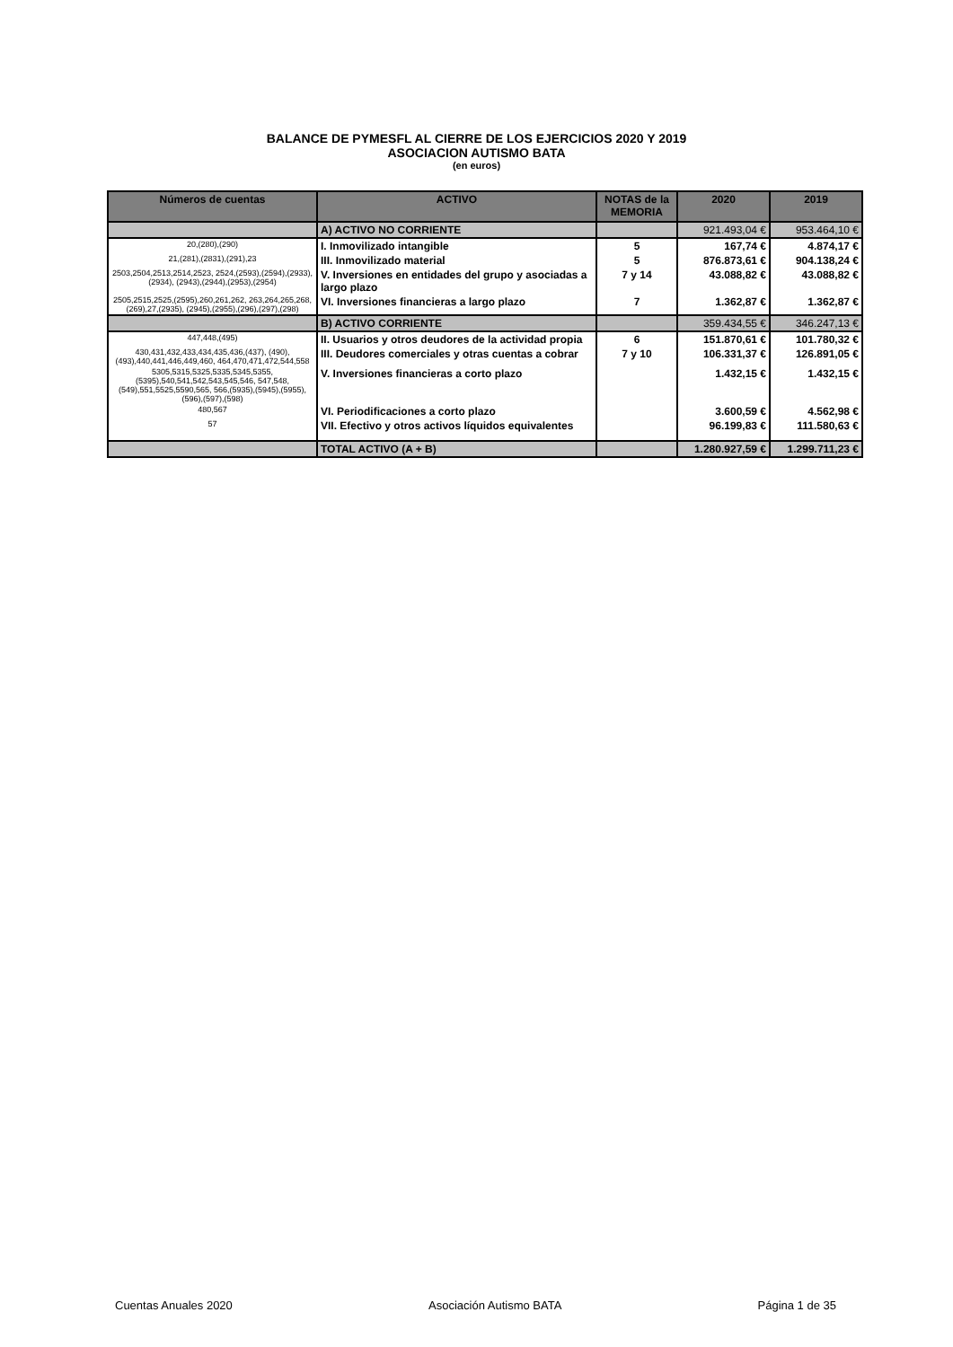BALANCE DE PYMESFL AL CIERRE DE LOS EJERCICIOS 2020 Y 2019
ASOCIACION AUTISMO BATA
(en euros)
| Números de cuentas | ACTIVO | NOTAS de la MEMORIA | 2020 | 2019 |
| --- | --- | --- | --- | --- |
| | A) ACTIVO NO CORRIENTE | | 921.493,04 € | 953.464,10 € |
| 20,(280),(290) | I. Inmovilizado intangible | 5 | 167,74 € | 4.874,17 € |
| 21,(281),(2831),(291),23 | III. Inmovilizado material | 5 | 876.873,61 € | 904.138,24 € |
| 2503,2504,2513,2514,2523, 2524,(2593),(2594),(2933),(2934), (2943),(2944),(2953),(2954) | V. Inversiones en entidades del grupo y asociadas a largo plazo | 7 y 14 | 43.088,82 € | 43.088,82 € |
| 2505,2515,2525,(2595),260,261,262, 263,264,265,268,(269),27,(2935), (2945),(2955),(296),(297),(298) | VI. Inversiones financieras a largo plazo | 7 | 1.362,87 € | 1.362,87 € |
| | B) ACTIVO CORRIENTE | | 359.434,55 € | 346.247,13 € |
| 447,448,(495) | II. Usuarios y otros deudores de la actividad propia | 6 | 151.870,61 € | 101.780,32 € |
| 430,431,432,433,434,435,436,(437), (490),(493),440,441,446,449,460, 464,470,471,472,544,558 | III. Deudores comerciales y otras cuentas a cobrar | 7 y 10 | 106.331,37 € | 126.891,05 € |
| 5305,5315,5325,5335,5345,5355, (5395),540,541,542,543,545,546, 547,548,(549),551,5525,5590,565, 566,(5935),(5945),(5955),(596),(597),(598) | V. Inversiones financieras a corto plazo | | 1.432,15 € | 1.432,15 € |
| 480,567 | VI. Periodificaciones a corto plazo | | 3.600,59 € | 4.562,98 € |
| 57 | VII. Efectivo y otros activos líquidos equivalentes | | 96.199,83 € | 111.580,63 € |
| | TOTAL ACTIVO (A + B) | | 1.280.927,59 € | 1.299.711,23 € |
Cuentas Anuales 2020 Asociación Autismo BATA Página 1 de 35